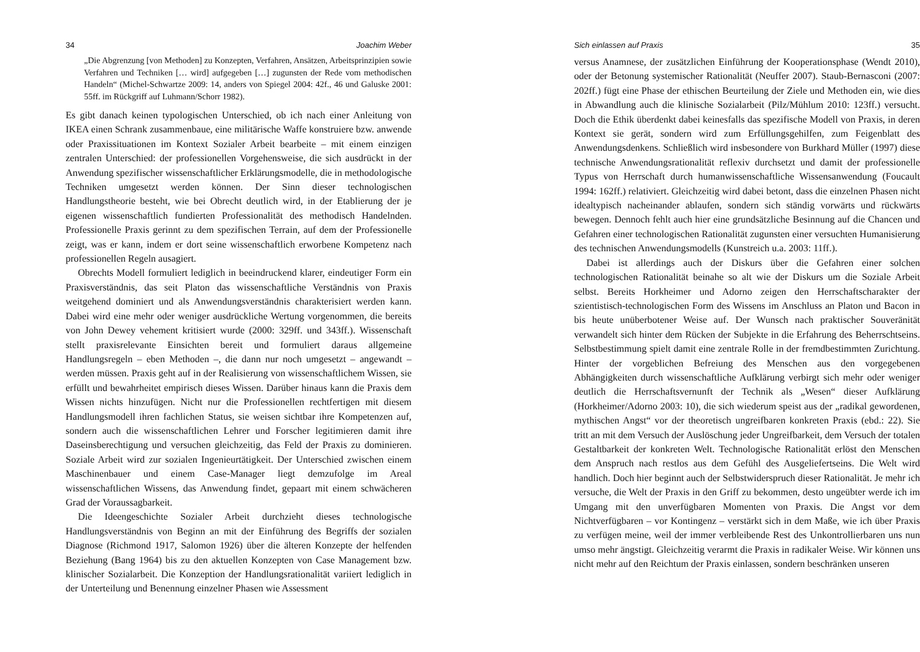34 Joachim Weber
„Die Abgrenzung [von Methoden] zu Konzepten, Verfahren, Ansätzen, Arbeitsprinzipien sowie Verfahren und Techniken [… wird] aufgegeben […] zugunsten der Rede vom methodischen Handeln“ (Michel-Schwartze 2009: 14, anders von Spiegel 2004: 42f., 46 und Galuske 2001: 55ff. im Rückgriff auf Luhmann/Schorr 1982).
Es gibt danach keinen typologischen Unterschied, ob ich nach einer Anleitung von IKEA einen Schrank zusammenbaue, eine militärische Waffe konstruiere bzw. anwende oder Praxissituationen im Kontext Sozialer Arbeit bearbeite – mit einem einzigen zentralen Unterschied: der professionellen Vorgehensweise, die sich ausdrückt in der Anwendung spezifischer wissenschaftlicher Erklärungsmodelle, die in methodologische Techniken umgesetzt werden können. Der Sinn dieser technologischen Handlungstheorie besteht, wie bei Obrecht deutlich wird, in der Etablierung der je eigenen wissenschaftlich fundierten Professionalität des methodisch Handelnden. Professionelle Praxis gerinnt zu dem spezifischen Terrain, auf dem der Professionelle zeigt, was er kann, indem er dort seine wissenschaftlich erworbene Kompetenz nach professionellen Regeln ausagiert.
Obrechts Modell formuliert lediglich in beeindruckend klarer, eindeutiger Form ein Praxisverständnis, das seit Platon das wissenschaftliche Verständnis von Praxis weitgehend dominiert und als Anwendungsverständnis charakterisiert werden kann. Dabei wird eine mehr oder weniger ausdrückliche Wertung vorgenommen, die bereits von John Dewey vehement kritisiert wurde (2000: 329ff. und 343ff.). Wissenschaft stellt praxisrelevante Einsichten bereit und formuliert daraus allgemeine Handlungsregeln – eben Methoden –, die dann nur noch umgesetzt – angewandt – werden müssen. Praxis geht auf in der Realisierung von wissenschaftlichem Wissen, sie erfüllt und bewahrheitet empirisch dieses Wissen. Darüber hinaus kann die Praxis dem Wissen nichts hinzufügen. Nicht nur die Professionellen rechtfertigen mit diesem Handlungsmodell ihren fachlichen Status, sie weisen sichtbar ihre Kompetenzen auf, sondern auch die wissenschaftlichen Lehrer und Forscher legitimieren damit ihre Daseinsberechtigung und versuchen gleichzeitig, das Feld der Praxis zu dominieren. Soziale Arbeit wird zur sozialen Ingenieurtätigkeit. Der Unterschied zwischen einem Maschinenbauer und einem Case-Manager liegt demzufolge im Areal wissenschaftlichen Wissens, das Anwendung findet, gepaart mit einem schwächeren Grad der Voraussagbarkeit.
Die Ideengeschichte Sozialer Arbeit durchzieht dieses technologische Handlungsverständnis von Beginn an mit der Einführung des Begriffs der sozialen Diagnose (Richmond 1917, Salomon 1926) über die älteren Konzepte der helfenden Beziehung (Bang 1964) bis zu den aktuellen Konzepten von Case Management bzw. klinischer Sozialarbeit. Die Konzeption der Handlungsrationalität variiert lediglich in der Unterteilung und Benennung einzelner Phasen wie Assessment
Sich einlassen auf Praxis 35
versus Anamnese, der zusätzlichen Einführung der Kooperationsphase (Wendt 2010), oder der Betonung systemischer Rationalität (Neuffer 2007). Staub-Bernasconi (2007: 202ff.) fügt eine Phase der ethischen Beurteilung der Ziele und Methoden ein, wie dies in Abwandlung auch die klinische Sozialarbeit (Pilz/Mühlum 2010: 123ff.) versucht. Doch die Ethik überdenkt dabei keinesfalls das spezifische Modell von Praxis, in deren Kontext sie gerät, sondern wird zum Erfüllungsgehilfen, zum Feigenblatt des Anwendungsdenkens. Schließlich wird insbesondere von Burkhard Müller (1997) diese technische Anwendungsrationalität reflexiv durchsetzt und damit der professionelle Typus von Herrschaft durch humanwissenschaftliche Wissensanwendung (Foucault 1994: 162ff.) relativiert. Gleichzeitig wird dabei betont, dass die einzelnen Phasen nicht idealtypisch nacheinander ablaufen, sondern sich ständig vorwärts und rückwärts bewegen. Dennoch fehlt auch hier eine grundsätzliche Besinnung auf die Chancen und Gefahren einer technologischen Rationalität zugunsten einer versuchten Humanisierung des technischen Anwendungsmodells (Kunstreich u.a. 2003: 11ff.).
Dabei ist allerdings auch der Diskurs über die Gefahren einer solchen technologischen Rationalität beinahe so alt wie der Diskurs um die Soziale Arbeit selbst. Bereits Horkheimer und Adorno zeigen den Herrschaftscharakter der szientistisch-technologischen Form des Wissens im Anschluss an Platon und Bacon in bis heute unüberbotener Weise auf. Der Wunsch nach praktischer Souveränität verwandelt sich hinter dem Rücken der Subjekte in die Erfahrung des Beherrschtseins. Selbstbestimmung spielt damit eine zentrale Rolle in der fremdbestimmten Zurichtung. Hinter der vorgeblichen Befreiung des Menschen aus den vorgegebenen Abhängigkeiten durch wissenschaftliche Aufklärung verbirgt sich mehr oder weniger deutlich die Herrschaftsvernunft der Technik als „Wesen“ dieser Aufklärung (Horkheimer/Adorno 2003: 10), die sich wiederum speist aus der „radikal gewordenen, mythischen Angst“ vor der theoretisch ungreifbaren konkreten Praxis (ebd.: 22). Sie tritt an mit dem Versuch der Auslöschung jeder Ungreifbarkeit, dem Versuch der totalen Gestaltbarkeit der konkreten Welt. Technologische Rationalität erlöst den Menschen dem Anspruch nach restlos aus dem Gefühl des Ausgeliefertseins. Die Welt wird handlich. Doch hier beginnt auch der Selbstwiderspruch dieser Rationalität. Je mehr ich versuche, die Welt der Praxis in den Griff zu bekommen, desto ungeübter werde ich im Umgang mit den unverfügbaren Momenten von Praxis. Die Angst vor dem Nichtverfügbaren – vor Kontingenz – verstärkt sich in dem Maße, wie ich über Praxis zu verfügen meine, weil der immer verbleibende Rest des Unkontrollierbaren uns nun umso mehr ängstigt. Gleichzeitig verarmt die Praxis in radikaler Weise. Wir können uns nicht mehr auf den Reichtum der Praxis einlassen, sondern beschränken unseren